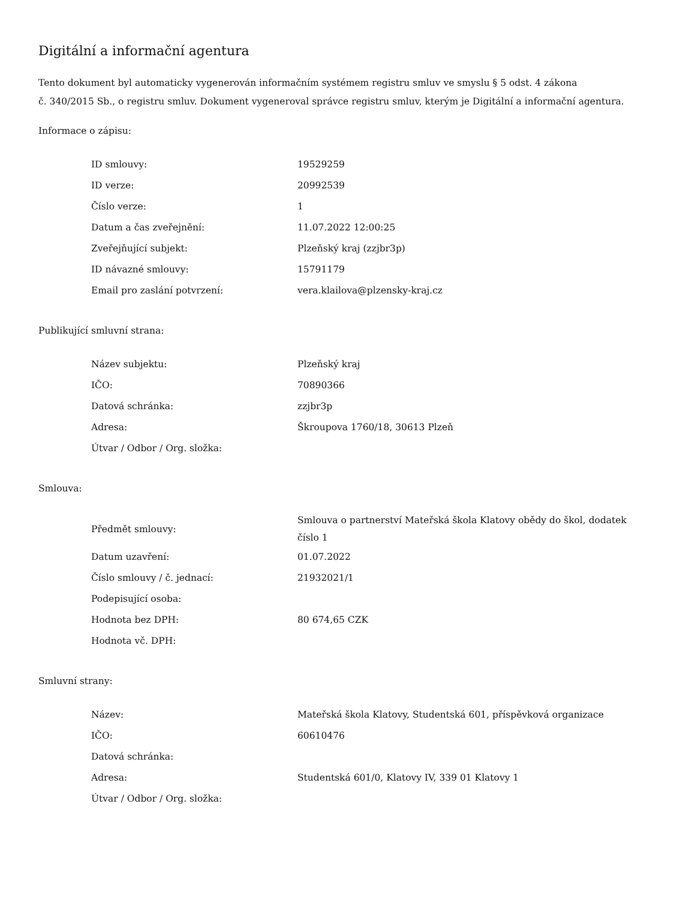Digitální a informační agentura
Tento dokument byl automaticky vygenerován informačním systémem registru smluv ve smyslu § 5 odst. 4 zákona
č. 340/2015 Sb., o registru smluv. Dokument vygeneroval správce registru smluv, kterým je Digitální a informační agentura.
Informace o zápisu:
| ID smlouvy: | 19529259 |
| ID verze: | 20992539 |
| Číslo verze: | 1 |
| Datum a čas zveřejnění: | 11.07.2022 12:00:25 |
| Zveřejňující subjekt: | Plzeňský kraj (zzjbr3p) |
| ID návazné smlouvy: | 15791179 |
| Email pro zaslání potvrzení: | vera.klailova@plzensky-kraj.cz |
Publikující smluvní strana:
| Název subjektu: | Plzeňský kraj |
| IČO: | 70890366 |
| Datová schránka: | zzjbr3p |
| Adresa: | Škroupova 1760/18, 30613 Plzeň |
| Útvar / Odbor / Org. složka: | |
Smlouva:
| Předmět smlouvy: | Smlouva o partnerství Mateřská škola Klatovy obědy do škol, dodatek číslo 1 |
| Datum uzavření: | 01.07.2022 |
| Číslo smlouvy / č. jednací: | 21932021/1 |
| Podepisující osoba: | |
| Hodnota bez DPH: | 80 674,65 CZK |
| Hodnota vč. DPH: | |
Smluvní strany:
| Název: | Mateřská škola Klatovy, Studentská 601, příspěvková organizace |
| IČO: | 60610476 |
| Datová schránka: | |
| Adresa: | Studentská 601/0, Klatovy IV, 339 01 Klatovy 1 |
| Útvar / Odbor / Org. složka: | |